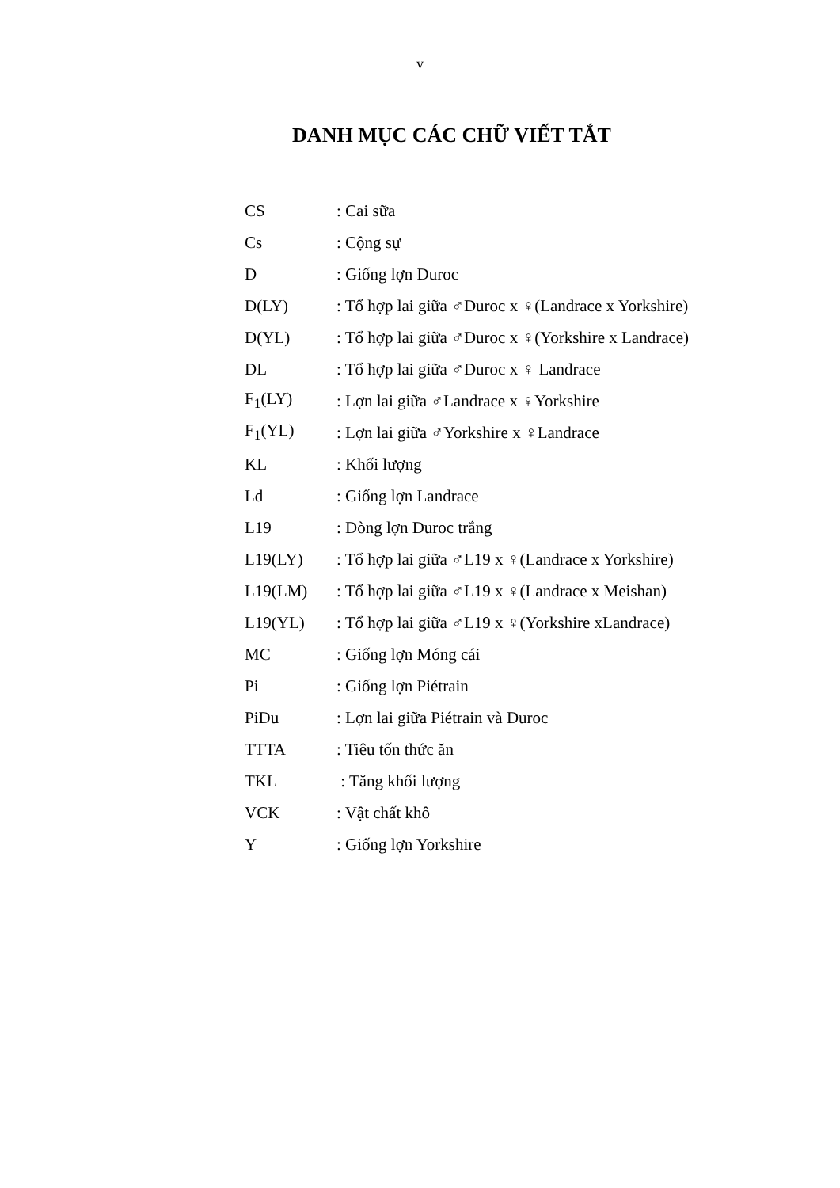v
DANH MỤC CÁC CHỮ VIẾT TẮT
| CS | : Cai sữa |
| Cs | : Cộng sự |
| D | : Giống lợn Duroc |
| D(LY) | : Tổ hợp lai giữa ♂Duroc x ♀(Landrace x Yorkshire) |
| D(YL) | : Tổ hợp lai giữa ♂Duroc x ♀(Yorkshire x Landrace) |
| DL | : Tổ hợp lai giữa ♂Duroc x ♀ Landrace |
| F<sub>1</sub>(LY) | : Lợn lai giữa ♂Landrace x ♀Yorkshire |
| F<sub>1</sub>(YL) | : Lợn lai giữa ♂Yorkshire x ♀Landrace |
| KL | : Khối lượng |
| Ld | : Giống lợn Landrace |
| L19 | : Dòng lợn Duroc trắng |
| L19(LY) | : Tổ hợp lai giữa ♂L19 x ♀(Landrace x Yorkshire) |
| L19(LM) | : Tổ hợp lai giữa ♂L19 x ♀(Landrace x Meishan) |
| L19(YL) | : Tổ hợp lai giữa ♂L19 x ♀(Yorkshire xLandrace) |
| MC | : Giống lợn Móng cái |
| Pi | : Giống lợn Piétrain |
| PiDu | : Lợn lai giữa Piétrain và Duroc |
| TTTA | : Tiêu tốn thức ăn |
| TKL | : Tăng khối lượng |
| VCK | : Vật chất khô |
| Y | : Giống lợn Yorkshire |